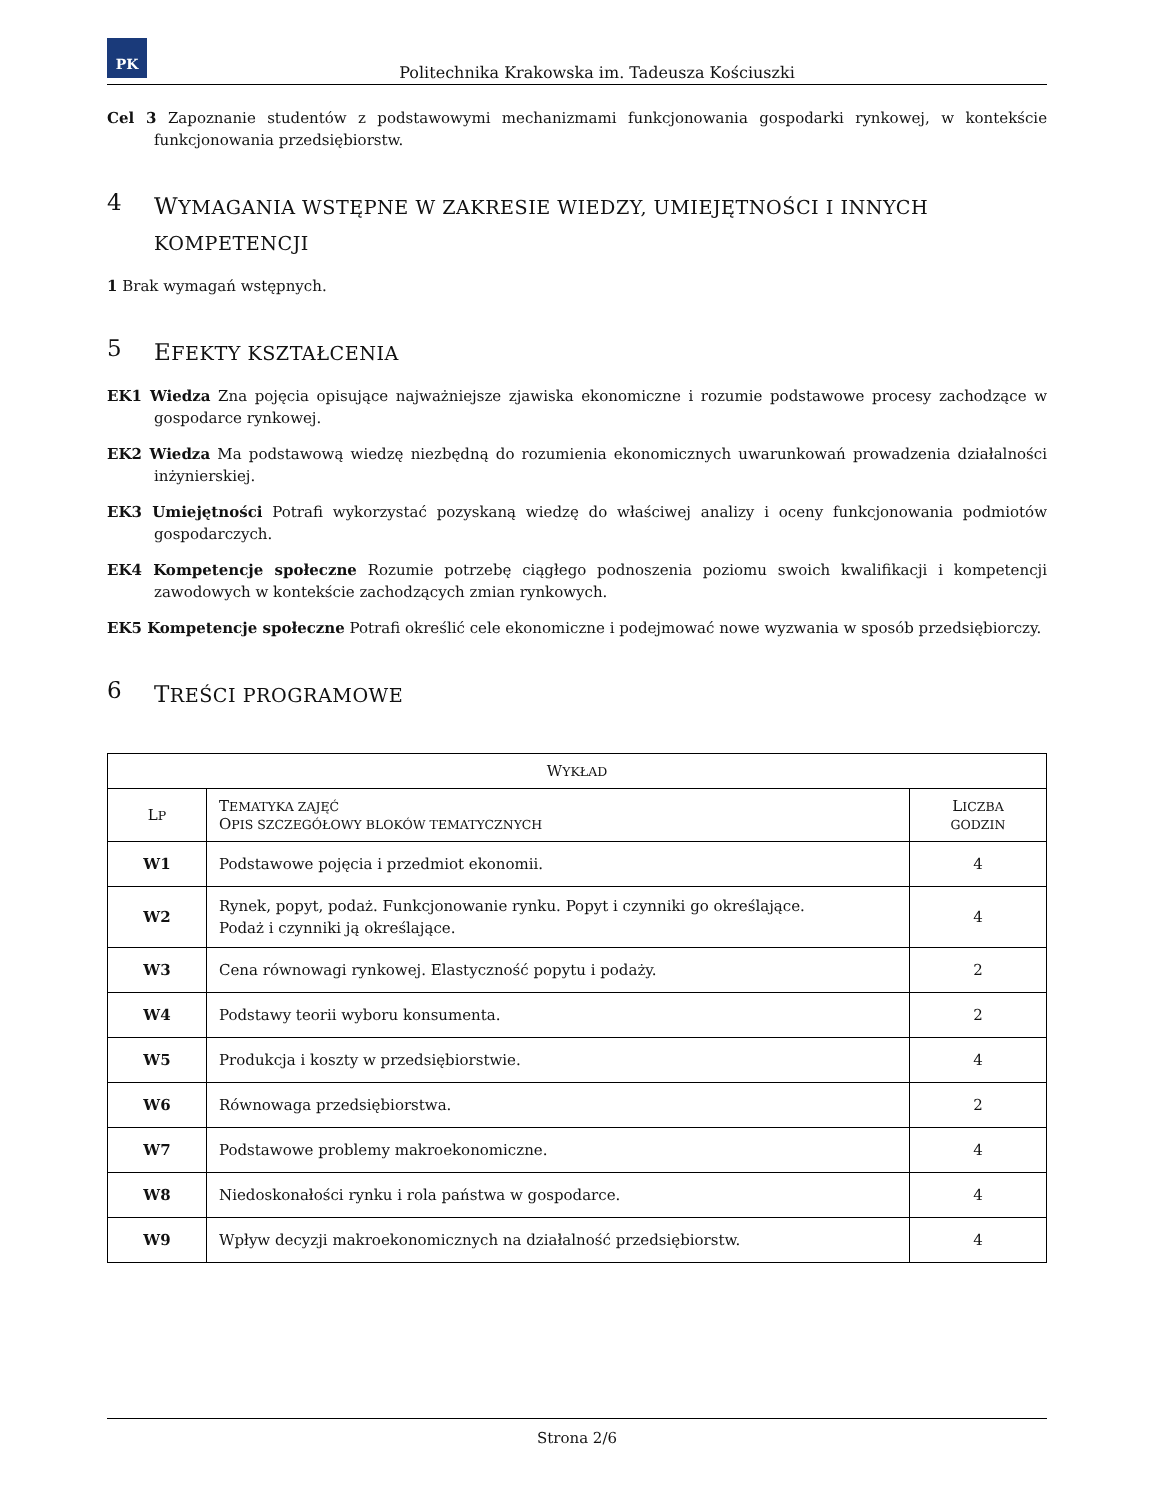PK
Politechnika Krakowska im. Tadeusza Kościuszki
Cel 3 Zapoznanie studentów z podstawowymi mechanizmami funkcjonowania gospodarki rynkowej, w kontekście funkcjonowania przedsiębiorstw.
4 WYMAGANIA WSTĘPNE W ZAKRESIE WIEDZY, UMIEJĘTNOŚCI I INNYCH KOMPETENCJI
1 Brak wymagań wstępnych.
5 EFEKTY KSZTAŁCENIA
EK1 Wiedza Zna pojęcia opisujące najważniejsze zjawiska ekonomiczne i rozumie podstawowe procesy zachodzące w gospodarce rynkowej.
EK2 Wiedza Ma podstawową wiedzę niezbędną do rozumienia ekonomicznych uwarunkowań prowadzenia działalności inżynierskiej.
EK3 Umiejętności Potrafi wykorzystać pozyskaną wiedzę do właściwej analizy i oceny funkcjonowania podmiotów gospodarczych.
EK4 Kompetencje społeczne Rozumie potrzebę ciągłego podnoszenia poziomu swoich kwalifikacji i kompetencji zawodowych w kontekście zachodzących zmian rynkowych.
EK5 Kompetencje społeczne Potrafi określić cele ekonomiczne i podejmować nowe wyzwania w sposób przedsiębiorczy.
6 TREŚCI PROGRAMOWE
| W YKŁAD | | |
| --- | --- | --- |
| L P | T EMATYKA ZAJĘĆ O PIS SZCZEGÓŁOWY BLOKÓW TEMATYCZNYCH | L ICZBA GODZIN |
| W1 | Podstawowe pojęcia i przedmiot ekonomii. | 4 |
| W2 | Rynek, popyt, podaż. Funkcjonowanie rynku. Popyt i czynniki go określające. Podaż i czynniki ją określające. | 4 |
| W3 | Cena równowagi rynkowej. Elastyczność popytu i podaży. | 2 |
| W4 | Podstawy teorii wyboru konsumenta. | 2 |
| W5 | Produkcja i koszty w przedsiębiorstwie. | 4 |
| W6 | Równowaga przedsiębiorstwa. | 2 |
| W7 | Podstawowe problemy makroekonomiczne. | 4 |
| W8 | Niedoskonałości rynku i rola państwa w gospodarce. | 4 |
| W9 | Wpływ decyzji makroekonomicznych na działalność przedsiębiorstw. | 4 |
Strona 2/6